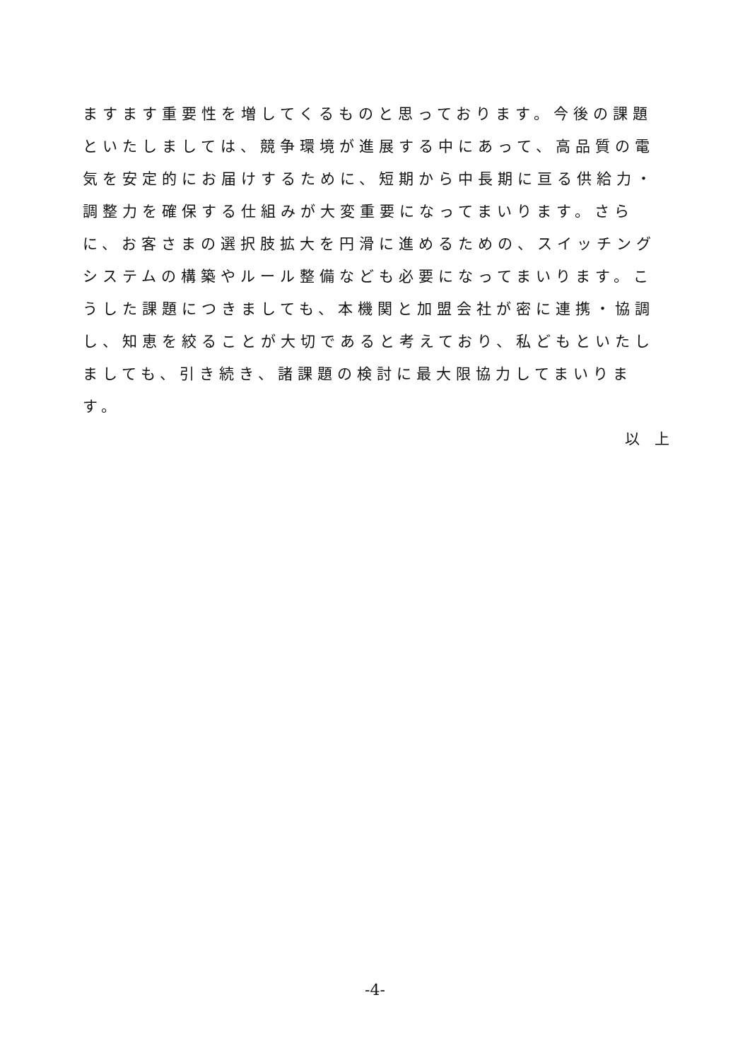ますます重要性を増してくるものと思っております。今後の課題といたしましては、競争環境が進展する中にあって、高品質の電気を安定的にお届けするために、短期から中長期に亘る供給力・調整力を確保する仕組みが大変重要になってまいります。さらに、お客さまの選択肢拡大を円滑に進めるための、スイッチングシステムの構築やルール整備なども必要になってまいります。こうした課題につきましても、本機関と加盟会社が密に連携・協調し、知恵を絞ることが大切であると考えており、私どもといたしましても、引き続き、諸課題の検討に最大限協力してまいります。
以　上
-4-